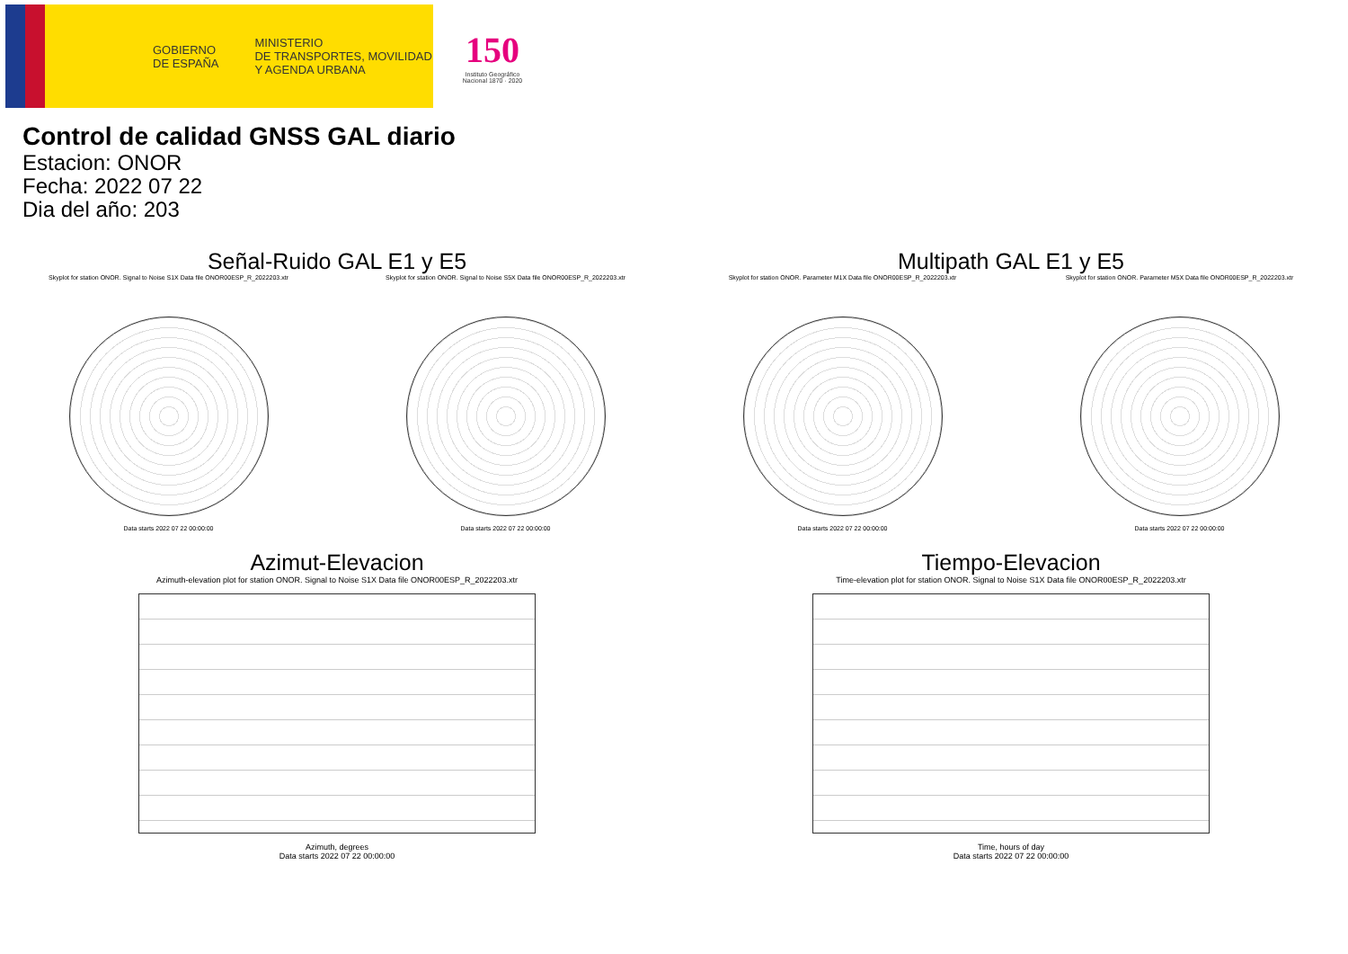GOBIERNO
DE ESPAÑA MINISTERIO
DE TRANSPORTES, MOVILIDAD
Y AGENDA URBANA
150
Instituto Geográfico Nacional 1870 · 2020
Control de calidad GNSS GAL diario
Estacion: ONOR
Fecha: 2022 07 22
Dia del año: 203
Señal-Ruido GAL E1 y E5
Skyplot for station ONOR. Signal to Noise S1X Data file ONOR00ESP_R_2022203.xtr
Data starts 2022 07 22 00:00:00
Skyplot for station ONOR. Signal to Noise S5X Data file ONOR00ESP_R_2022203.xtr
Data starts 2022 07 22 00:00:00
Multipath GAL E1 y E5
Skyplot for station ONOR. Parameter M1X Data file ONOR00ESP_R_2022203.xtr
Data starts 2022 07 22 00:00:00
Skyplot for station ONOR. Parameter M5X Data file ONOR00ESP_R_2022203.xtr
Data starts 2022 07 22 00:00:00
Azimut-Elevacion
Azimuth-elevation plot for station ONOR. Signal to Noise S1X Data file ONOR00ESP_R_2022203.xtr
Azimuth, degrees
Data starts 2022 07 22 00:00:00
Tiempo-Elevacion
Time-elevation plot for station ONOR. Signal to Noise S1X Data file ONOR00ESP_R_2022203.xtr
Time, hours of day
Data starts 2022 07 22 00:00:00